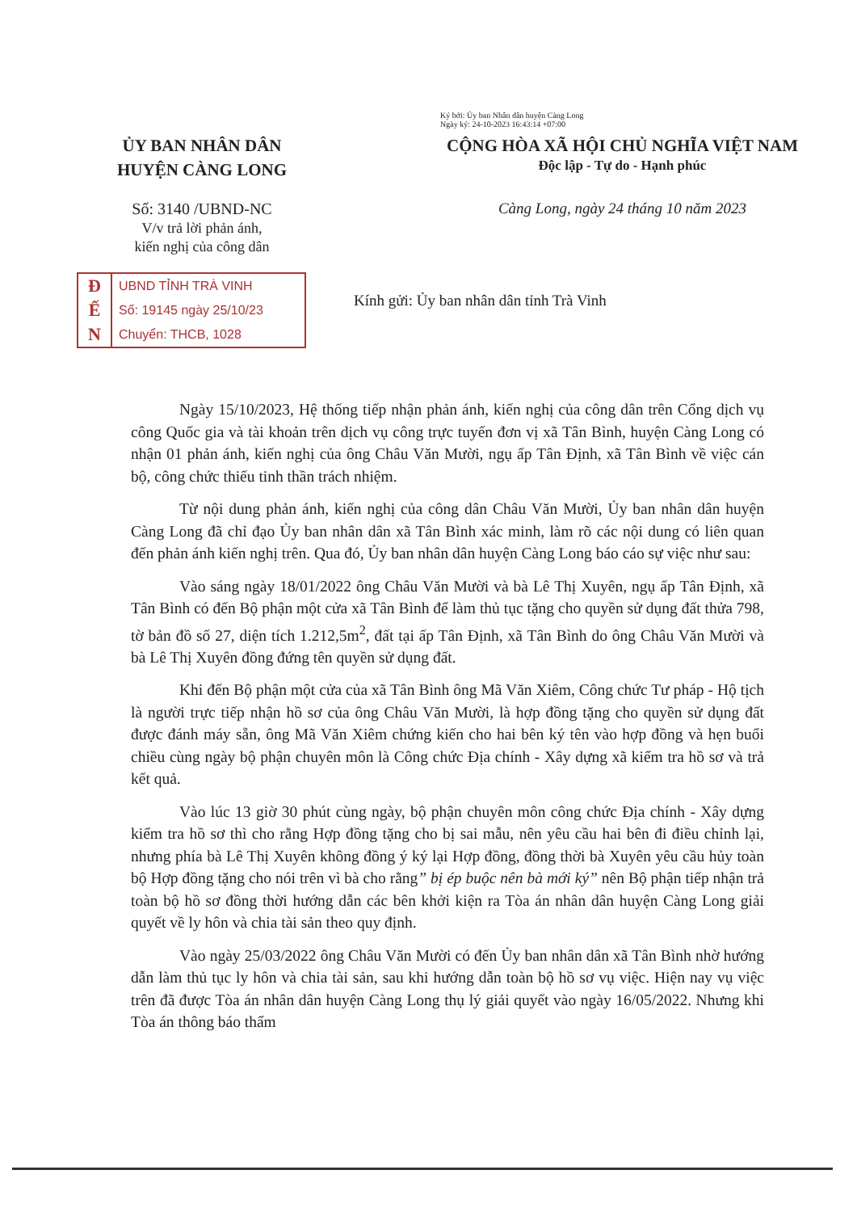Ký bởi: Ủy ban Nhân dân huyện Càng Long
Ngày ký: 24-10-2023 16:43:14 +07:00
ỦY BAN NHÂN DÂN
HUYỆN CÀNG LONG
CỘNG HÒA XÃ HỘI CHỦ NGHĨA VIỆT NAM
Độc lập - Tự do - Hạnh phúc
Số: 3140 /UBND-NC
V/v trả lời phản ánh,
kiến nghị của công dân
Càng Long, ngày 24 tháng 10 năm 2023
Đ
Ế
N
UBND TỈNH TRÀ VINH
Số: 19145 ngày 25/10/23
Chuyển: THCB, 1028
Kính gửi: Ủy ban nhân dân tỉnh Trà Vinh
Ngày 15/10/2023, Hệ thống tiếp nhận phản ánh, kiến nghị của công dân trên Cổng dịch vụ công Quốc gia và tài khoản trên dịch vụ công trực tuyến đơn vị xã Tân Bình, huyện Càng Long có nhận 01 phản ánh, kiến nghị của ông Châu Văn Mười, ngụ ấp Tân Định, xã Tân Bình về việc cán bộ, công chức thiếu tinh thần trách nhiệm.
Từ nội dung phản ánh, kiến nghị của công dân Châu Văn Mười, Ủy ban nhân dân huyện Càng Long đã chỉ đạo Ủy ban nhân dân xã Tân Bình xác minh, làm rõ các nội dung có liên quan đến phản ánh kiến nghị trên. Qua đó, Ủy ban nhân dân huyện Càng Long báo cáo sự việc như sau:
Vào sáng ngày 18/01/2022 ông Châu Văn Mười và bà Lê Thị Xuyên, ngụ ấp Tân Định, xã Tân Bình có đến Bộ phận một cửa xã Tân Bình để làm thủ tục tặng cho quyền sử dụng đất thửa 798, tờ bản đồ số 27, diện tích 1.212,5m<sup>2</sup>, đất tại ấp Tân Định, xã Tân Bình do ông Châu Văn Mười và bà Lê Thị Xuyên đồng đứng tên quyền sử dụng đất.
Khi đến Bộ phận một cửa của xã Tân Bình ông Mã Văn Xiêm, Công chức Tư pháp - Hộ tịch là người trực tiếp nhận hồ sơ của ông Châu Văn Mười, là hợp đồng tặng cho quyền sử dụng đất được đánh máy sẵn, ông Mã Văn Xiêm chứng kiến cho hai bên ký tên vào hợp đồng và hẹn buổi chiều cùng ngày bộ phận chuyên môn là Công chức Địa chính - Xây dựng xã kiểm tra hồ sơ và trả kết quả.
Vào lúc 13 giờ 30 phút cùng ngày, bộ phận chuyên môn công chức Địa chính - Xây dựng kiểm tra hồ sơ thì cho rằng Hợp đồng tặng cho bị sai mẫu, nên yêu cầu hai bên đi điều chỉnh lại, nhưng phía bà Lê Thị Xuyên không đồng ý ký lại Hợp đồng, đồng thời bà Xuyên yêu cầu hủy toàn bộ Hợp đồng tặng cho nói trên vì bà cho rằng” bị ép buộc nên bà mới ký” nên Bộ phận tiếp nhận trả toàn bộ hồ sơ đồng thời hướng dẫn các bên khởi kiện ra Tòa án nhân dân huyện Càng Long giải quyết về ly hôn và chia tài sản theo quy định.
Vào ngày 25/03/2022 ông Châu Văn Mười có đến Ủy ban nhân dân xã Tân Bình nhờ hướng dẫn làm thủ tục ly hôn và chia tài sản, sau khi hướng dẫn toàn bộ hồ sơ vụ việc. Hiện nay vụ việc trên đã được Tòa án nhân dân huyện Càng Long thụ lý giải quyết vào ngày 16/05/2022. Nhưng khi Tòa án thông báo thẩm